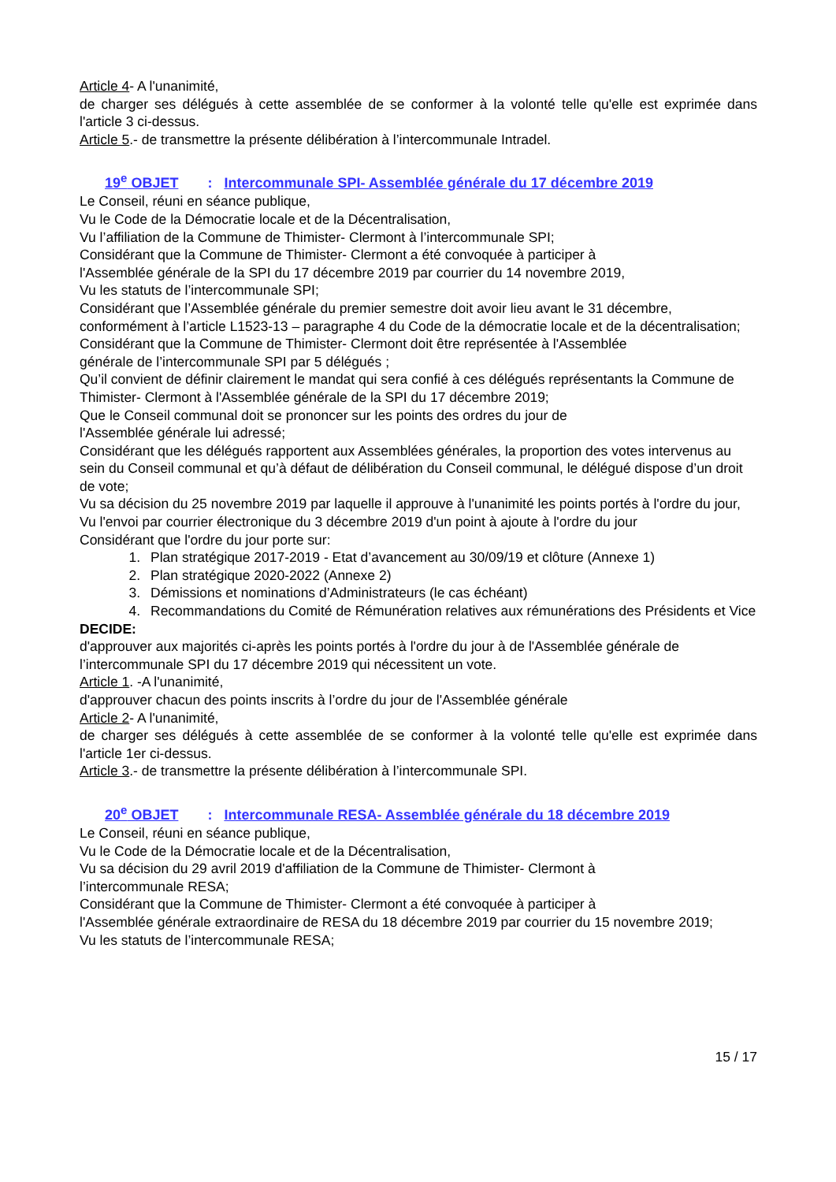Article 4- A l'unanimité,
de charger ses délégués à cette assemblée de se conformer à la volonté telle qu'elle est exprimée dans l'article 3 ci-dessus.
Article 5.- de transmettre la présente délibération à l’intercommunale Intradel.
19<sup>e</sup> OBJET : Intercommunale SPI- Assemblée générale du 17 décembre 2019
Le Conseil, réuni en séance publique,
Vu le Code de la Démocratie locale et de la Décentralisation,
Vu l’affiliation de la Commune de Thimister- Clermont à l’intercommunale SPI;
Considérant que la Commune de Thimister- Clermont a été convoquée à participer à
l'Assemblée générale de la SPI du 17 décembre 2019 par courrier du 14 novembre 2019,
Vu les statuts de l’intercommunale SPI;
Considérant que l’Assemblée générale du premier semestre doit avoir lieu avant le 31 décembre, conformément à l’article L1523-13 – paragraphe 4 du Code de la démocratie locale et de la décentralisation;
Considérant que la Commune de Thimister- Clermont doit être représentée à l'Assemblée
générale de l’intercommunale SPI par 5 délégués ;
Qu’il convient de définir clairement le mandat qui sera confié à ces délégués représentants la Commune de Thimister- Clermont à l'Assemblée générale de la SPI du 17 décembre 2019;
Que le Conseil communal doit se prononcer sur les points des ordres du jour de
l'Assemblée générale lui adressé;
Considérant que les délégués rapportent aux Assemblées générales, la proportion des votes intervenus au sein du Conseil communal et qu’à défaut de délibération du Conseil communal, le délégué dispose d’un droit de vote;
Vu sa décision du 25 novembre 2019 par laquelle il approuve à l'unanimité les points portés à l'ordre du jour,
Vu l'envoi par courrier électronique du 3 décembre 2019 d'un point à ajoute à l'ordre du jour
Considérant que l'ordre du jour porte sur:
1. Plan stratégique 2017-2019 - Etat d’avancement au 30/09/19 et clôture (Annexe 1)
2. Plan stratégique 2020-2022 (Annexe 2)
3. Démissions et nominations d’Administrateurs (le cas échéant)
4. Recommandations du Comité de Rémunération relatives aux rémunérations des Présidents et Vice
DECIDE:
d'approuver aux majorités ci-après les points portés à l'ordre du jour à de l'Assemblée générale de l’intercommunale SPI du 17 décembre 2019 qui nécessitent un vote.
Article 1. -A l'unanimité,
d'approuver chacun des points inscrits à l’ordre du jour de l'Assemblée générale
Article 2- A l'unanimité,
de charger ses délégués à cette assemblée de se conformer à la volonté telle qu'elle est exprimée dans l'article 1er ci-dessus.
Article 3.- de transmettre la présente délibération à l’intercommunale SPI.
20<sup>e</sup> OBJET : Intercommunale RESA- Assemblée générale du 18 décembre 2019
Le Conseil, réuni en séance publique,
Vu le Code de la Démocratie locale et de la Décentralisation,
Vu sa décision du 29 avril 2019 d'affiliation de la Commune de Thimister- Clermont à
l’intercommunale RESA;
Considérant que la Commune de Thimister- Clermont a été convoquée à participer à
l'Assemblée générale extraordinaire de RESA du 18 décembre 2019 par courrier du 15 novembre 2019;
Vu les statuts de l’intercommunale RESA;
15 / 17